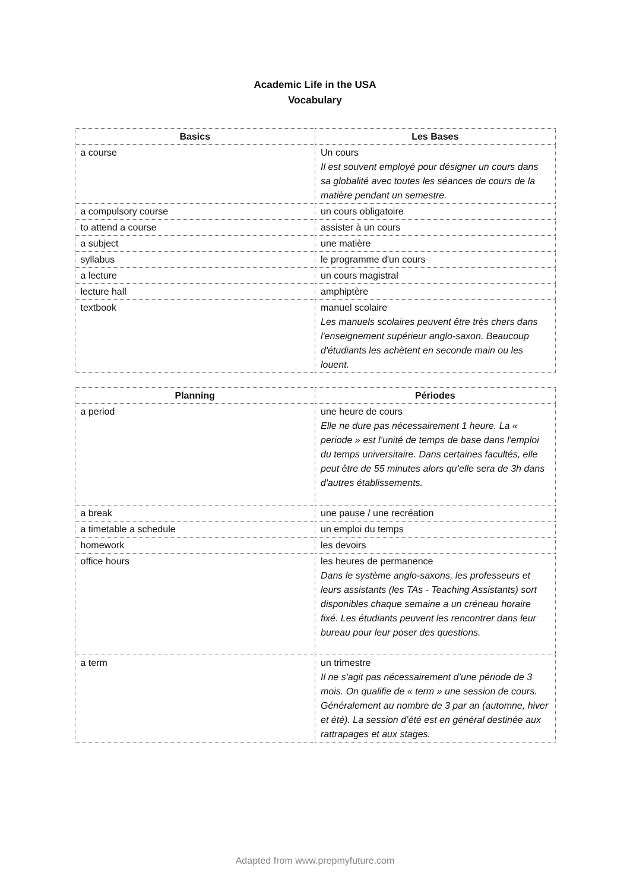Academic Life in the USA
Vocabulary
| Basics | Les Bases |
| --- | --- |
| a course | Un cours Il est souvent employé pour désigner un cours dans sa globalité avec toutes les séances de cours de la matière pendant un semestre. |
| a compulsory course | un cours obligatoire |
| to attend a course | assister à un cours |
| a subject | une matière |
| syllabus | le programme d'un cours |
| a lecture | un cours magistral |
| lecture hall | amphiptère |
| textbook | manuel scolaire Les manuels scolaires peuvent être très chers dans l'enseignement supérieur anglo-saxon. Beaucoup d'étudiants les achètent en seconde main ou les louent. |
| Planning | Périodes |
| --- | --- |
| a period | une heure de cours Elle ne dure pas nécessairement 1 heure. La « periode » est l’unité de temps de base dans l'emploi du temps universitaire. Dans certaines facultés, elle peut être de 55 minutes alors qu’elle sera de 3h dans d'autres établissements. |
| a break | une pause / une recréation |
| a timetable a schedule | un emploi du temps |
| homework | les devoirs |
| office hours | les heures de permanence Dans le système anglo-saxons, les professeurs et leurs assistants (les TAs - Teaching Assistants) sort disponibles chaque semaine a un créneau horaire fixé. Les étudiants peuvent les rencontrer dans leur bureau pour leur poser des questions. |
| a term | un trimestre Il ne s'agit pas nécessairement d’une période de 3 mois. On qualifie de « term » une session de cours. Généralement au nombre de 3 par an (automne, hiver et été). La session d’été est en général destinée aux rattrapages et aux stages. |
Adapted from www.prepmyfuture.com